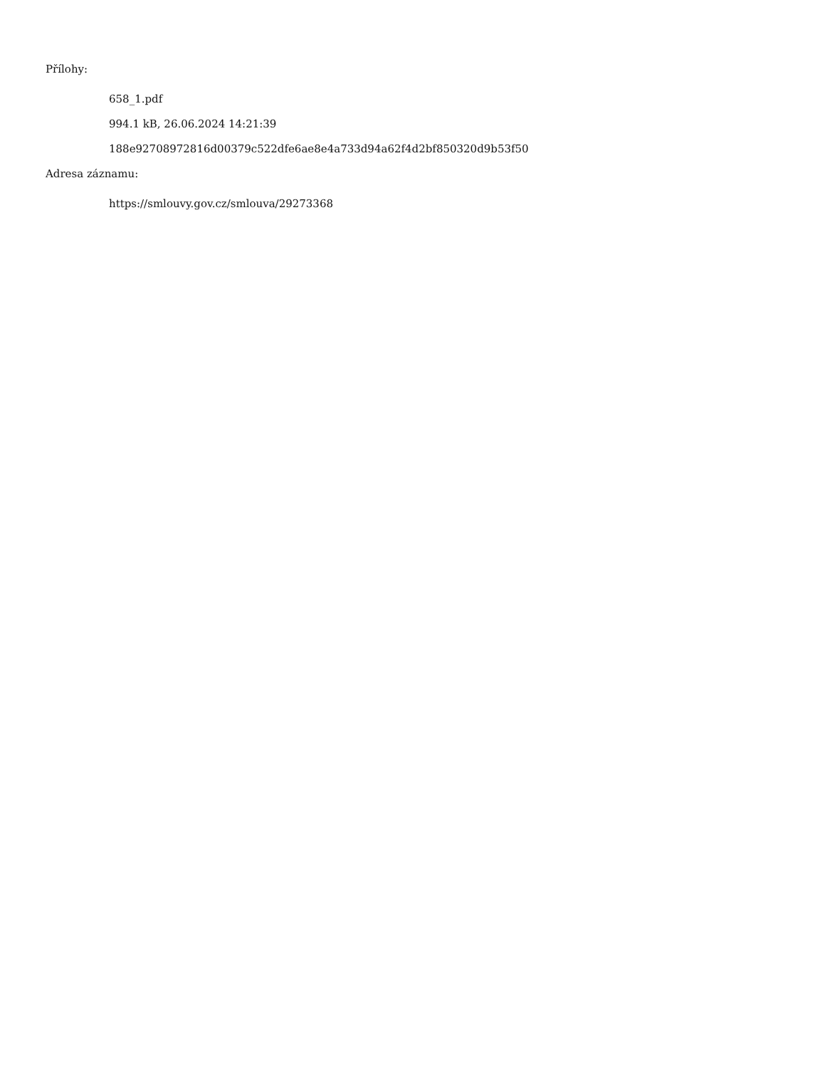Přílohy:
658_1.pdf
994.1 kB, 26.06.2024 14:21:39
188e92708972816d00379c522dfe6ae8e4a733d94a62f4d2bf850320d9b53f50
Adresa záznamu:
https://smlouvy.gov.cz/smlouva/29273368